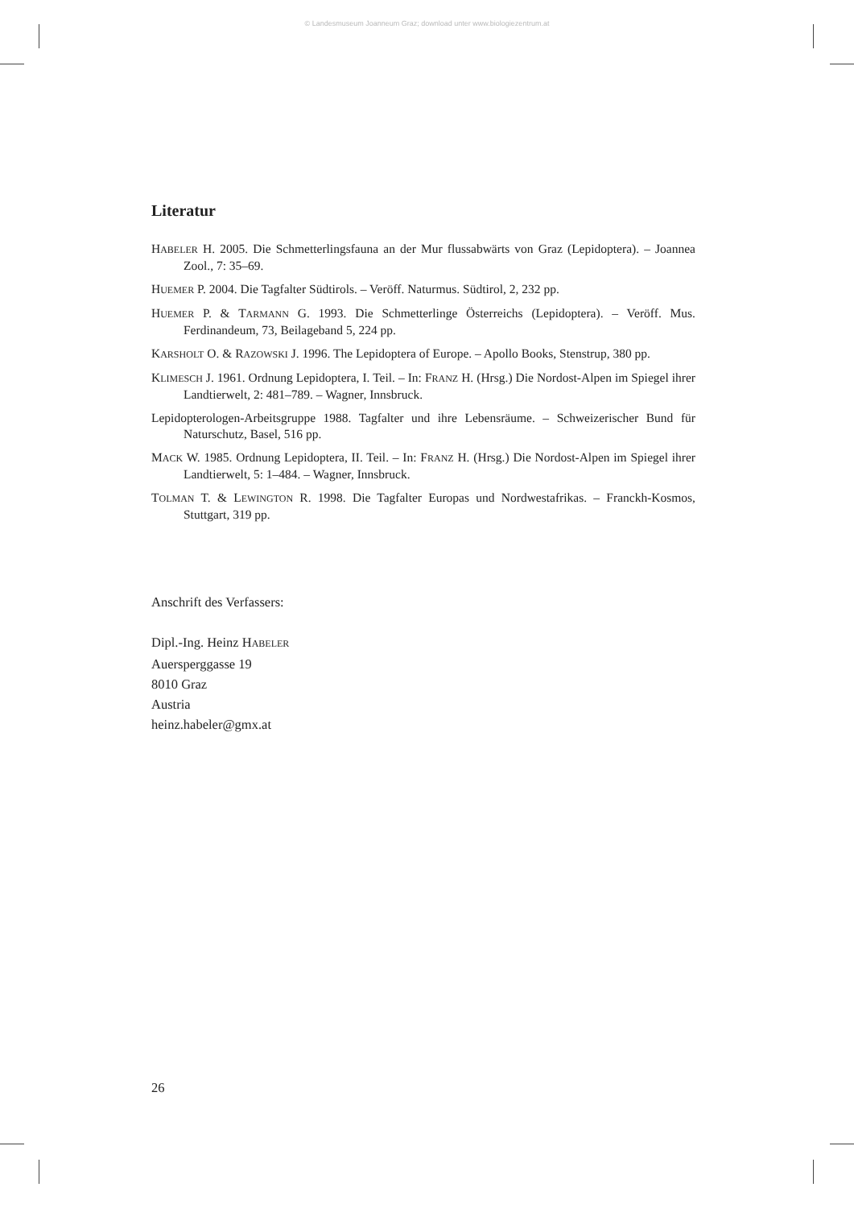© Landesmuseum Joanneum Graz; download unter www.biologiezentrum.at
Literatur
HABELER H. 2005. Die Schmetterlingsfauna an der Mur flussabwärts von Graz (Lepidoptera). – Joannea Zool., 7: 35–69.
HUEMER P. 2004. Die Tagfalter Südtirols. – Veröff. Naturmus. Südtirol, 2, 232 pp.
HUEMER P. & TARMANN G. 1993. Die Schmetterlinge Österreichs (Lepidoptera). – Veröff. Mus. Ferdinandeum, 73, Beilageband 5, 224 pp.
KARSHOLT O. & RAZOWSKI J. 1996. The Lepidoptera of Europe. – Apollo Books, Stenstrup, 380 pp.
KLIMESCH J. 1961. Ordnung Lepidoptera, I. Teil. – In: FRANZ H. (Hrsg.) Die Nordost-Alpen im Spiegel ihrer Landtierwelt, 2: 481–789. – Wagner, Innsbruck.
Lepidopterologen-Arbeitsgruppe 1988. Tagfalter und ihre Lebensräume. – Schweizerischer Bund für Naturschutz, Basel, 516 pp.
MACK W. 1985. Ordnung Lepidoptera, II. Teil. – In: FRANZ H. (Hrsg.) Die Nordost-Alpen im Spiegel ihrer Landtierwelt, 5: 1–484. – Wagner, Innsbruck.
TOLMAN T. & LEWINGTON R. 1998. Die Tagfalter Europas und Nordwestafrikas. – Franckh-Kosmos, Stuttgart, 319 pp.
Anschrift des Verfassers:
Dipl.-Ing. Heinz HABELER
Auersperggasse 19
8010 Graz
Austria
heinz.habeler@gmx.at
26